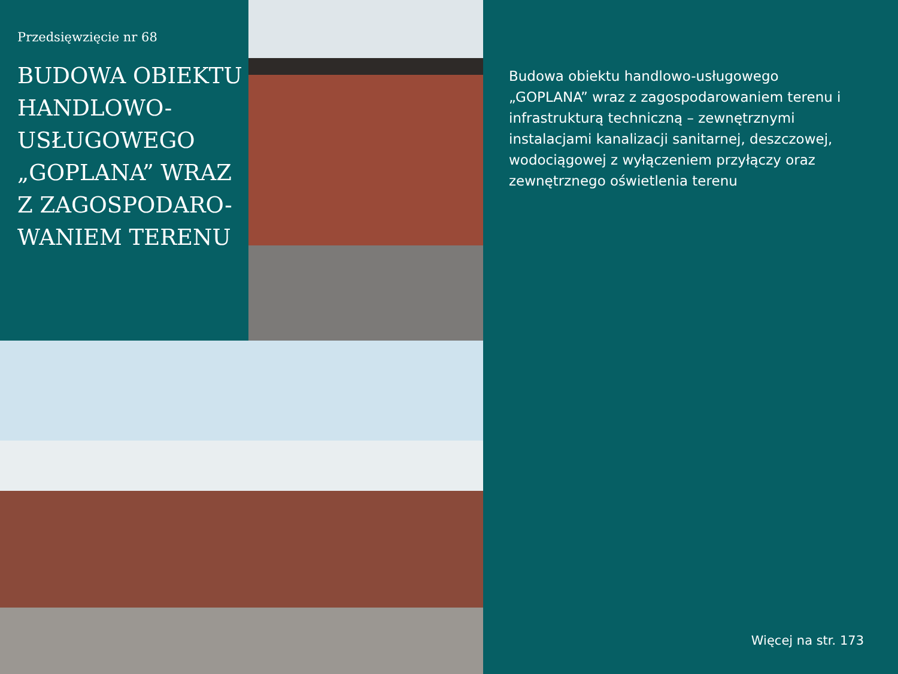Przedsięwzięcie nr 68
BUDOWA OBIEKTU HANDLOWO-USŁUGOWEGO „GOPLANA” WRAZ Z ZAGOSPODARO-WANIEM TERENU
Budowa obiektu handlowo-usługowego „GOPLANA” wraz z zagospodarowaniem terenu i infrastrukturą techniczną – zewnętrznymi instalacjami kanalizacji sanitarnej, deszczowej, wodociągowej z wyłączeniem przyłączy oraz zewnętrznego oświetlenia terenu
Więcej na str. 173